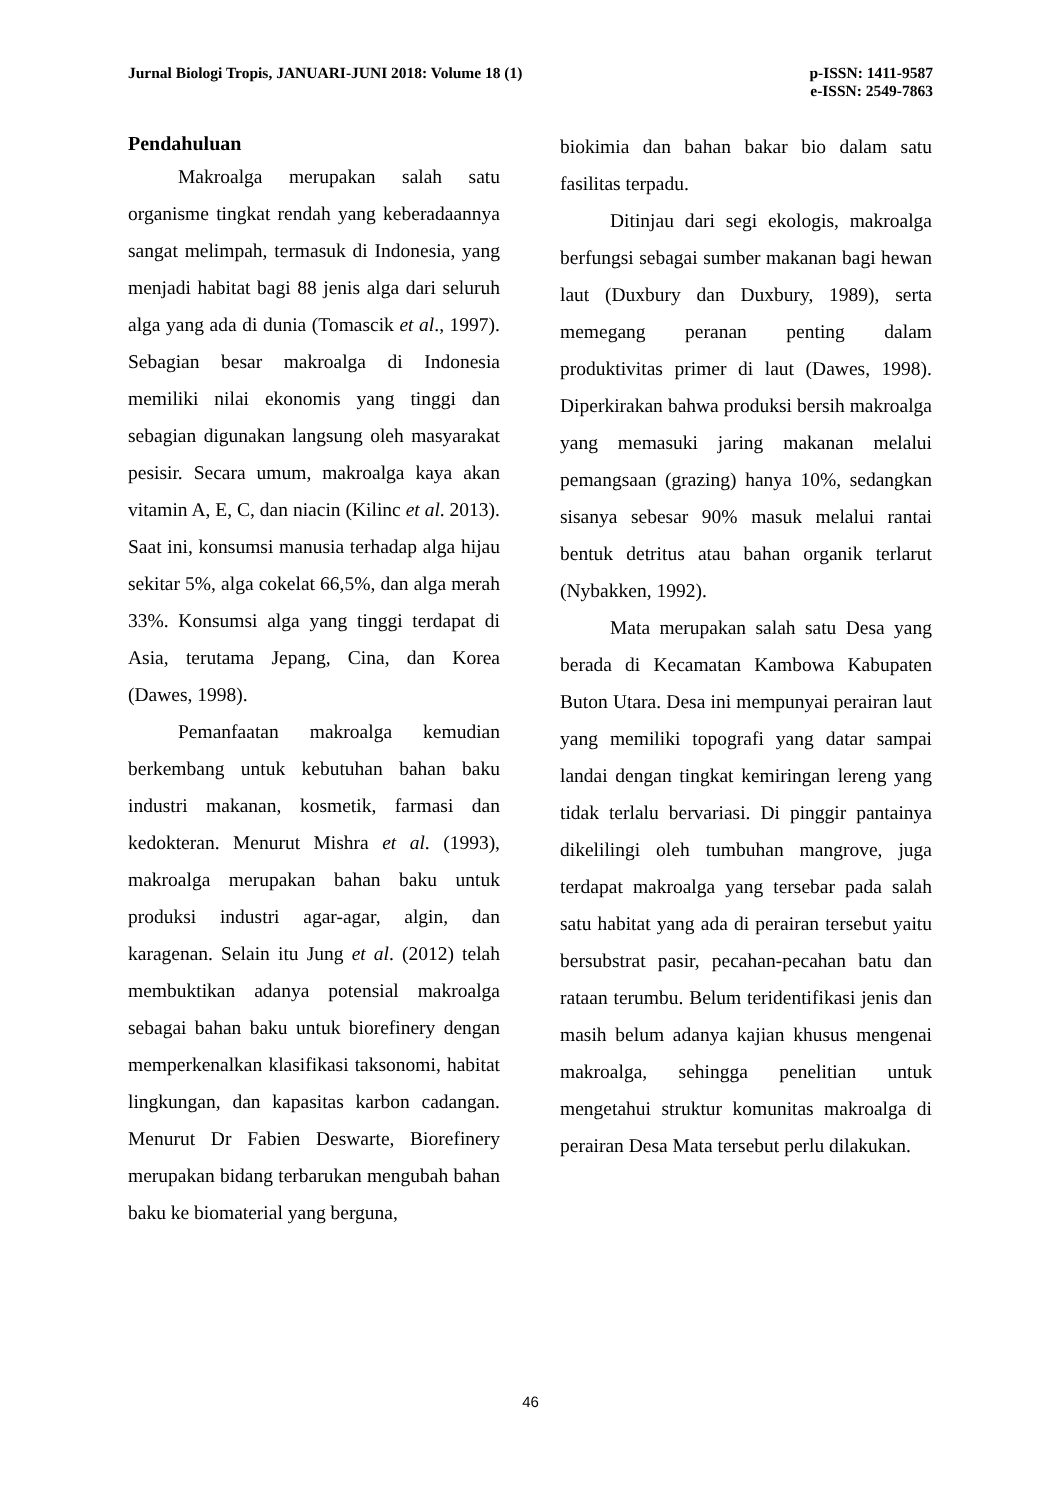Jurnal Biologi Tropis, JANUARI-JUNI 2018: Volume 18 (1)
p-ISSN: 1411-9587
e-ISSN: 2549-7863
Pendahuluan
Makroalga merupakan salah satu organisme tingkat rendah yang keberadaannya sangat melimpah, termasuk di Indonesia, yang menjadi habitat bagi 88 jenis alga dari seluruh alga yang ada di dunia (Tomascik et al., 1997). Sebagian besar makroalga di Indonesia memiliki nilai ekonomis yang tinggi dan sebagian digunakan langsung oleh masyarakat pesisir. Secara umum, makroalga kaya akan vitamin A, E, C, dan niacin (Kilinc et al. 2013). Saat ini, konsumsi manusia terhadap alga hijau sekitar 5%, alga cokelat 66,5%, dan alga merah 33%. Konsumsi alga yang tinggi terdapat di Asia, terutama Jepang, Cina, dan Korea (Dawes, 1998).
Pemanfaatan makroalga kemudian berkembang untuk kebutuhan bahan baku industri makanan, kosmetik, farmasi dan kedokteran. Menurut Mishra et al. (1993), makroalga merupakan bahan baku untuk produksi industri agar-agar, algin, dan karagenan. Selain itu Jung et al. (2012) telah membuktikan adanya potensial makroalga sebagai bahan baku untuk biorefinery dengan memperkenalkan klasifikasi taksonomi, habitat lingkungan, dan kapasitas karbon cadangan. Menurut Dr Fabien Deswarte, Biorefinery merupakan bidang terbarukan mengubah bahan baku ke biomaterial yang berguna,
biokimia dan bahan bakar bio dalam satu fasilitas terpadu.
Ditinjau dari segi ekologis, makroalga berfungsi sebagai sumber makanan bagi hewan laut (Duxbury dan Duxbury, 1989), serta memegang peranan penting dalam produktivitas primer di laut (Dawes, 1998). Diperkirakan bahwa produksi bersih makroalga yang memasuki jaring makanan melalui pemangsaan (grazing) hanya 10%, sedangkan sisanya sebesar 90% masuk melalui rantai bentuk detritus atau bahan organik terlarut (Nybakken, 1992).
Mata merupakan salah satu Desa yang berada di Kecamatan Kambowa Kabupaten Buton Utara. Desa ini mempunyai perairan laut yang memiliki topografi yang datar sampai landai dengan tingkat kemiringan lereng yang tidak terlalu bervariasi. Di pinggir pantainya dikelilingi oleh tumbuhan mangrove, juga terdapat makroalga yang tersebar pada salah satu habitat yang ada di perairan tersebut yaitu bersubstrat pasir, pecahan-pecahan batu dan rataan terumbu. Belum teridentifikasi jenis dan masih belum adanya kajian khusus mengenai makroalga, sehingga penelitian untuk mengetahui struktur komunitas makroalga di perairan Desa Mata tersebut perlu dilakukan.
46